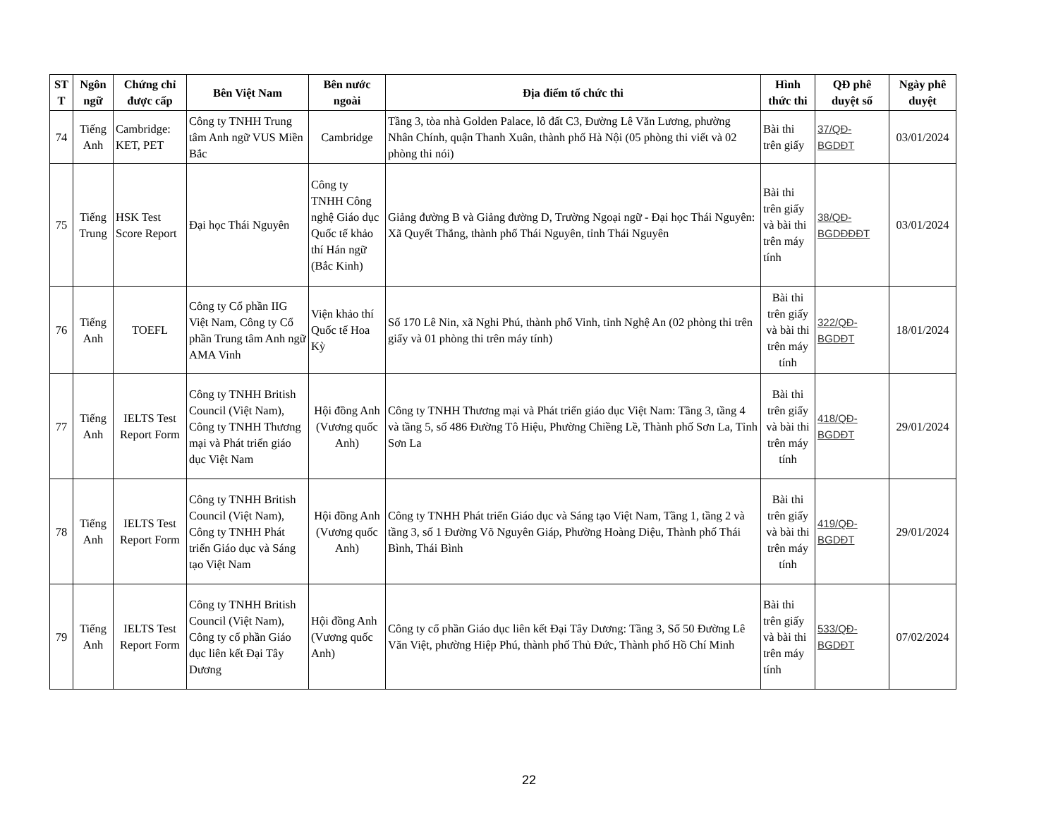| ST T | Ngôn ngữ | Chứng chỉ được cấp | Bên Việt Nam | Bên nước ngoài | Địa điểm tổ chức thi | Hình thức thi | QĐ phê duyệt số | Ngày phê duyệt |
| --- | --- | --- | --- | --- | --- | --- | --- | --- |
| 74 | Tiếng Anh | Cambridge: KET, PET | Công ty TNHH Trung tâm Anh ngữ VUS Miền Bắc | Cambridge | Tầng 3, tòa nhà Golden Palace, lô đất C3, Đường Lê Văn Lương, phường Nhân Chính, quận Thanh Xuân, thành phố Hà Nội (05 phòng thi viết và 02 phòng thi nói) | Bài thi trên giấy | 37/QĐ-BGDĐT | 03/01/2024 |
| 75 | Tiếng Trung | HSK Test Score Report | Đại học Thái Nguyên | Công ty TNHH Công nghệ Giáo dục Quốc tế khảo thí Hán ngữ (Bắc Kinh) | Giảng đường B và Giảng đường D, Trường Ngoại ngữ - Đại học Thái Nguyên: Xã Quyết Thắng, thành phố Thái Nguyên, tỉnh Thái Nguyên | Bài thi trên giấy và bài thi trên máy tính | 38/QĐ-BGDĐĐĐT | 03/01/2024 |
| 76 | Tiếng Anh | TOEFL | Công ty Cổ phần IIG Việt Nam, Công ty Cổ phần Trung tâm Anh ngữ AMA Vinh | Viện khảo thí Quốc tế Hoa Kỳ | Số 170 Lê Nin, xã Nghi Phú, thành phố Vinh, tỉnh Nghệ An (02 phòng thi trên giấy và 01 phòng thi trên máy tính) | Bài thi trên giấy và bài thi trên máy tính | 322/QĐ-BGDĐT | 18/01/2024 |
| 77 | Tiếng Anh | IELTS Test Report Form | Công ty TNHH British Council (Việt Nam), Công ty TNHH Thương mại và Phát triển giáo dục Việt Nam | Hội đồng Anh (Vương quốc Anh) | Công ty TNHH Thương mại và Phát triển giáo dục Việt Nam: Tầng 3, tầng 4 và tầng 5, số 486 Đường Tô Hiệu, Phường Chiềng Lề, Thành phố Sơn La, Tỉnh Sơn La | Bài thi trên giấy và bài thi trên máy tính | 418/QĐ-BGDĐT | 29/01/2024 |
| 78 | Tiếng Anh | IELTS Test Report Form | Công ty TNHH British Council (Việt Nam), Công ty TNHH Phát triển Giáo dục và Sáng tạo Việt Nam | Hội đồng Anh (Vương quốc Anh) | Công ty TNHH Phát triển Giáo dục và Sáng tạo Việt Nam, Tầng 1, tầng 2 và tầng 3, số 1 Đường Võ Nguyên Giáp, Phường Hoàng Diệu, Thành phố Thái Bình, Thái Bình | Bài thi trên giấy và bài thi trên máy tính | 419/QĐ-BGDĐT | 29/01/2024 |
| 79 | Tiếng Anh | IELTS Test Report Form | Công ty TNHH British Council (Việt Nam), Công ty cổ phần Giáo dục liên kết Đại Tây Dương | Hội đồng Anh (Vương quốc Anh) | Công ty cổ phần Giáo dục liên kết Đại Tây Dương: Tầng 3, Số 50 Đường Lê Văn Việt, phường Hiệp Phú, thành phố Thủ Đức, Thành phố Hồ Chí Minh | Bài thi trên giấy và bài thi trên máy tính | 533/QĐ-BGDĐT | 07/02/2024 |
22